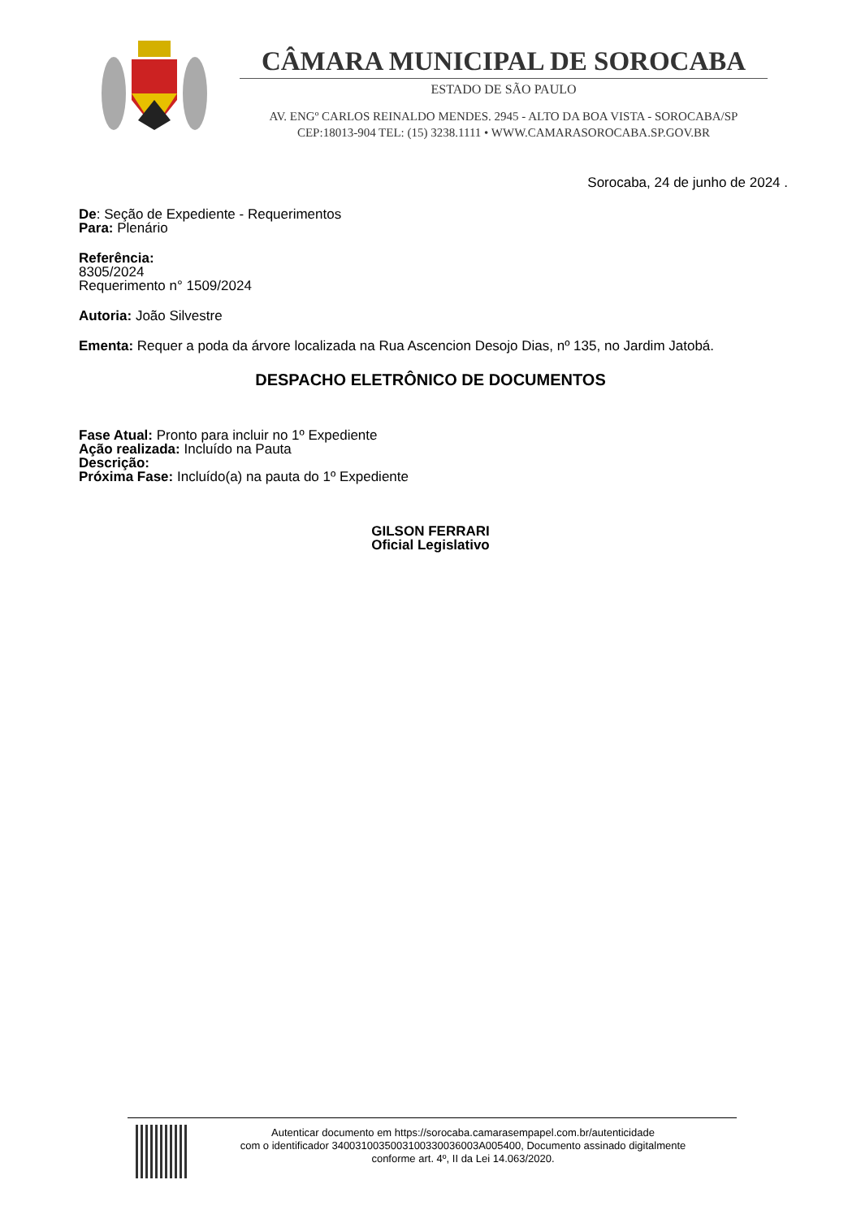CÂMARA MUNICIPAL DE SOROCABA
ESTADO DE SÃO PAULO
AV. ENGº CARLOS REINALDO MENDES. 2945 - ALTO DA BOA VISTA - SOROCABA/SP
CEP:18013-904 TEL: (15) 3238.1111 • WWW.CAMARASOROCABA.SP.GOV.BR
Sorocaba, 24 de junho de 2024 .
De: Seção de Expediente - Requerimentos
Para: Plenário
Referência:
8305/2024
Requerimento n° 1509/2024
Autoria: João Silvestre
Ementa: Requer a poda da árvore localizada na Rua Ascencion Desojo Dias, nº 135, no Jardim Jatobá.
DESPACHO ELETRÔNICO DE DOCUMENTOS
Fase Atual: Pronto para incluir no 1º Expediente
Ação realizada: Incluído na Pauta
Descrição:
Próxima Fase: Incluído(a) na pauta do 1º Expediente
GILSON FERRARI
Oficial Legislativo
Autenticar documento em https://sorocaba.camarasempapel.com.br/autenticidade
com o identificador 3400310035003100330036003A005400, Documento assinado digitalmente
conforme art. 4º, II da Lei 14.063/2020.